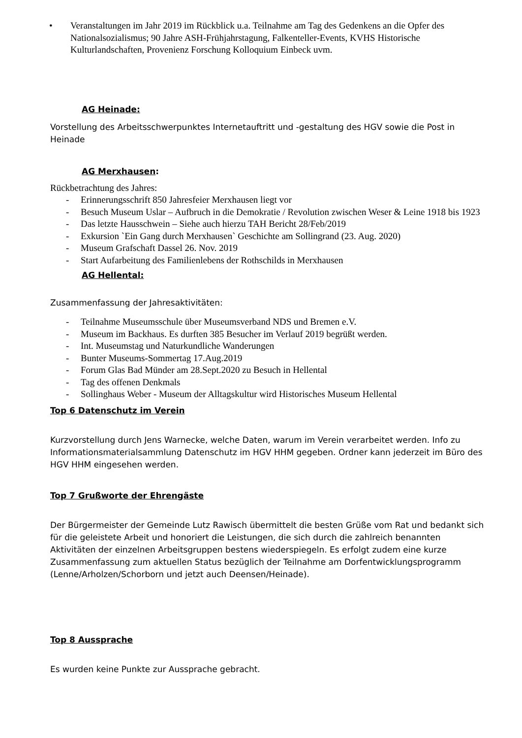• Veranstaltungen im Jahr 2019 im Rückblick u.a. Teilnahme am Tag des Gedenkens an die Opfer des Nationalsozialismus; 90 Jahre ASH-Frühjahrstagung, Falkenteller-Events, KVHS Historische Kulturlandschaften, Provenienz Forschung Kolloquium Einbeck uvm.
AG Heinade:
Vorstellung des Arbeitsschwerpunktes Internetauftritt und -gestaltung des HGV sowie die Post in Heinade
AG Merxhausen:
Rückbetrachtung des Jahres:
- Erinnerungsschrift 850 Jahresfeier Merxhausen liegt vor
- Besuch Museum Uslar – Aufbruch in die Demokratie / Revolution zwischen Weser & Leine 1918 bis 1923
- Das letzte Hausschwein – Siehe auch hierzu TAH Bericht 28/Feb/2019
- Exkursion `Ein Gang durch Merxhausen` Geschichte am Sollingrand (23. Aug. 2020)
- Museum Grafschaft Dassel 26. Nov. 2019
- Start Aufarbeitung des Familienlebens der Rothschilds in Merxhausen
AG Hellental:
Zusammenfassung der Jahresaktivitäten:
- Teilnahme Museumsschule über Museumsverband NDS und Bremen e.V.
- Museum im Backhaus. Es durften 385 Besucher im Verlauf 2019 begrüßt werden.
- Int. Museumstag und Naturkundliche Wanderungen
- Bunter Museums-Sommertag 17.Aug.2019
- Forum Glas Bad Münder am 28.Sept.2020 zu Besuch in Hellental
- Tag des offenen Denkmals
- Sollinghaus Weber - Museum der Alltagskultur wird Historisches Museum Hellental
Top 6 Datenschutz im Verein
Kurzvorstellung durch Jens Warnecke, welche Daten, warum im Verein verarbeitet werden. Info zu Informationsmaterialsammlung Datenschutz im HGV HHM gegeben. Ordner kann jederzeit im Büro des HGV HHM eingesehen werden.
Top 7 Grußworte der Ehrengäste
Der Bürgermeister der Gemeinde Lutz Rawisch übermittelt die besten Grüße vom Rat und bedankt sich für die geleistete Arbeit und honoriert die Leistungen, die sich durch die zahlreich benannten Aktivitäten der einzelnen Arbeitsgruppen bestens wiederspiegeln. Es erfolgt zudem eine kurze Zusammenfassung zum aktuellen Status bezüglich der Teilnahme am Dorfentwicklungsprogramm (Lenne/Arholzen/Schorborn und jetzt auch Deensen/Heinade).
Top 8 Aussprache
Es wurden keine Punkte zur Aussprache gebracht.